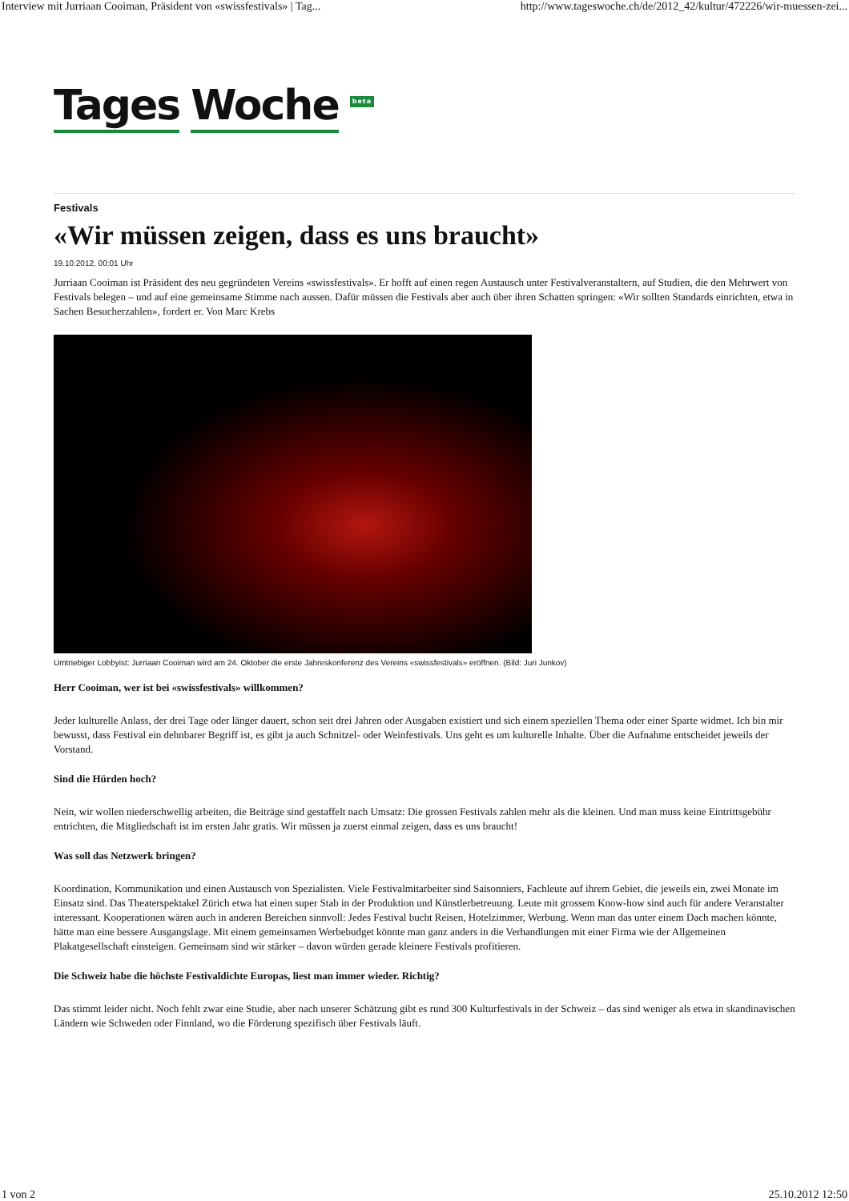Interview mit Jurriaan Cooiman, Präsident von «swissfestivals» | Tag... http://www.tageswoche.ch/de/2012_42/kultur/472226/wir-muessen-zei...
Tages Woche beta
Festivals
«Wir müssen zeigen, dass es uns braucht»
19.10.2012, 00:01 Uhr
Jurriaan Cooiman ist Präsident des neu gegründeten Vereins «swissfestivals». Er hofft auf einen regen Austausch unter Festivalveranstaltern, auf Studien, die den Mehrwert von Festivals belegen – und auf eine gemeinsame Stimme nach aussen. Dafür müssen die Festivals aber auch über ihren Schatten springen: «Wir sollten Standards einrichten, etwa in Sachen Besucherzahlen», fordert er. Von Marc Krebs
Umtriebiger Lobbyist: Jurriaan Cooiman wird am 24. Oktober die erste Jahreskonferenz des Vereins «swissfestivals» eröffnen. (Bild: Juri Junkov)
Herr Cooiman, wer ist bei «swissfestivals» willkommen?
Jeder kulturelle Anlass, der drei Tage oder länger dauert, schon seit drei Jahren oder Ausgaben existiert und sich einem speziellen Thema oder einer Sparte widmet. Ich bin mir bewusst, dass Festival ein dehnbarer Begriff ist, es gibt ja auch Schnitzel- oder Weinfestivals. Uns geht es um kulturelle Inhalte. Über die Aufnahme entscheidet jeweils der Vorstand.
Sind die Hürden hoch?
Nein, wir wollen niederschwellig arbeiten, die Beiträge sind gestaffelt nach Umsatz: Die grossen Festivals zahlen mehr als die kleinen. Und man muss keine Eintrittsgebühr entrichten, die Mitgliedschaft ist im ersten Jahr gratis. Wir müssen ja zuerst einmal zeigen, dass es uns braucht!
Was soll das Netzwerk bringen?
Koordination, Kommunikation und einen Austausch von Spezialisten. Viele Festivalmitarbeiter sind Saisonniers, Fachleute auf ihrem Gebiet, die jeweils ein, zwei Monate im Einsatz sind. Das Theaterspektakel Zürich etwa hat einen super Stab in der Produktion und Künstlerbetreuung. Leute mit grossem Know-how sind auch für andere Veranstalter interessant. Kooperationen wären auch in anderen Bereichen sinnvoll: Jedes Festival bucht Reisen, Hotelzimmer, Werbung. Wenn man das unter einem Dach machen könnte, hätte man eine bessere Ausgangslage. Mit einem gemeinsamen Werbebudget könnte man ganz anders in die Verhandlungen mit einer Firma wie der Allgemeinen Plakatgesellschaft einsteigen. Gemeinsam sind wir stärker – davon würden gerade kleinere Festivals profitieren.
Die Schweiz habe die höchste Festivaldichte Europas, liest man immer wieder. Richtig?
Das stimmt leider nicht. Noch fehlt zwar eine Studie, aber nach unserer Schätzung gibt es rund 300 Kulturfestivals in der Schweiz – das sind weniger als etwa in skandinavischen Ländern wie Schweden oder Finnland, wo die Förderung spezifisch über Festivals läuft.
1 von 2 25.10.2012 12:50